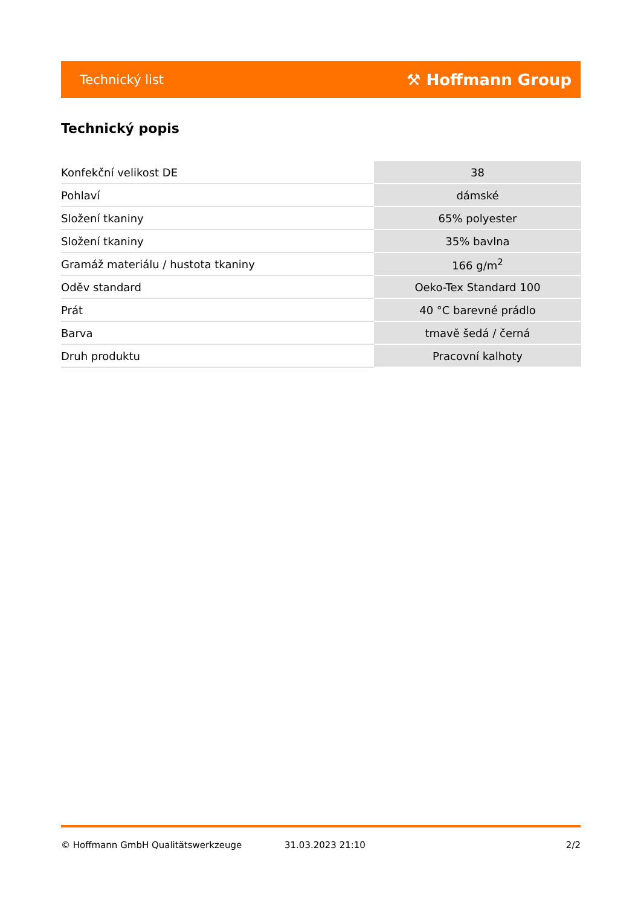Technický list ⚒ Hoffmann Group
Technický popis
| Konfekční velikost DE | 38 |
| Pohlaví | dámské |
| Složení tkaniny | 65% polyester |
| Složení tkaniny | 35% bavlna |
| Gramáž materiálu / hustota tkaniny | 166 g/m<sup>2</sup> |
| Oděv standard | Oeko-Tex Standard 100 |
| Prát | 40 °C barevné prádlo |
| Barva | tmavě šedá / černá |
| Druh produktu | Pracovní kalhoty |
© Hoffmann GmbH Qualitätswerkzeuge 31.03.2023 21:10 2/2